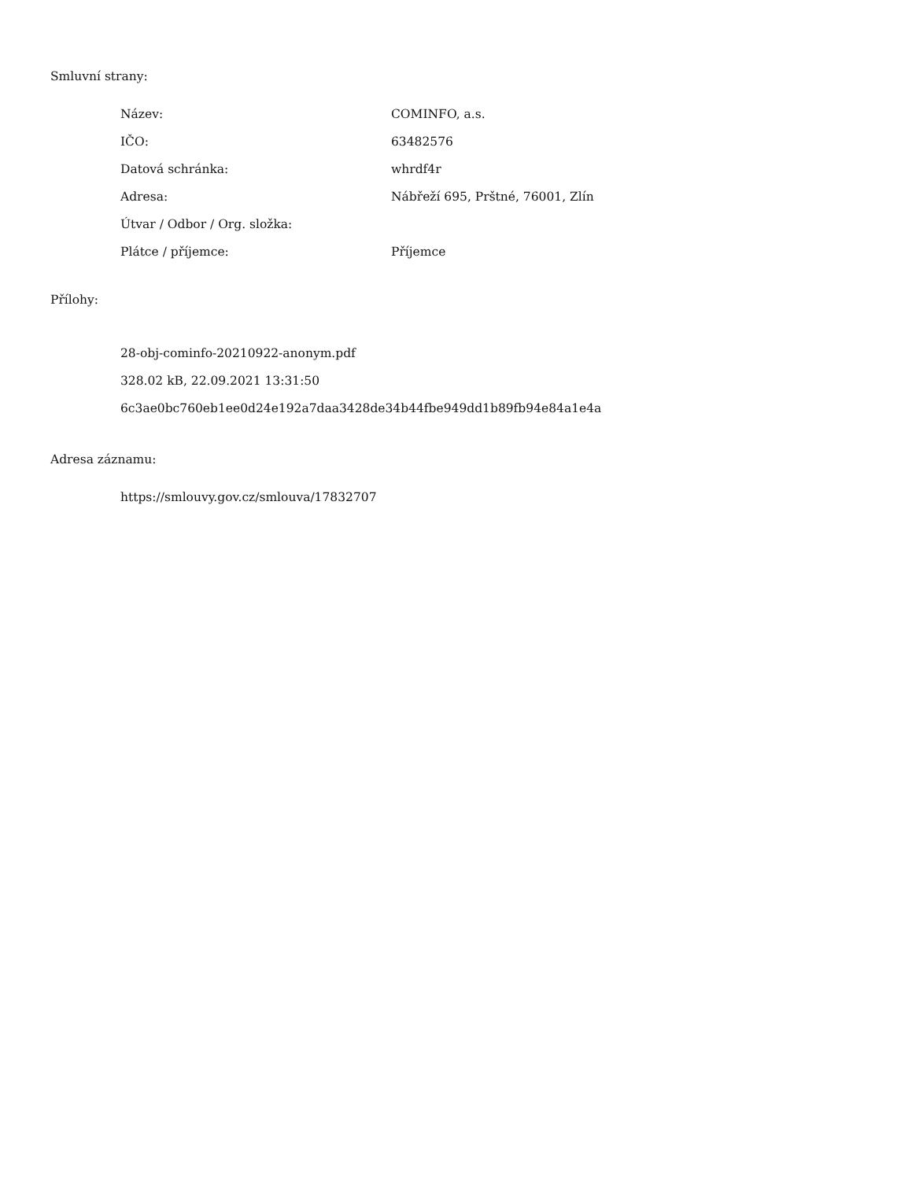Smluvní strany:
| Název: | COMINFO, a.s. |
| IČO: | 63482576 |
| Datová schránka: | whrdf4r |
| Adresa: | Nábřeží 695, Prštné, 76001, Zlín |
| Útvar / Odbor / Org. složka: | |
| Plátce / příjemce: | Příjemce |
Přílohy:
28-obj-cominfo-20210922-anonym.pdf
328.02 kB, 22.09.2021 13:31:50
6c3ae0bc760eb1ee0d24e192a7daa3428de34b44fbe949dd1b89fb94e84a1e4a
Adresa záznamu:
https://smlouvy.gov.cz/smlouva/17832707